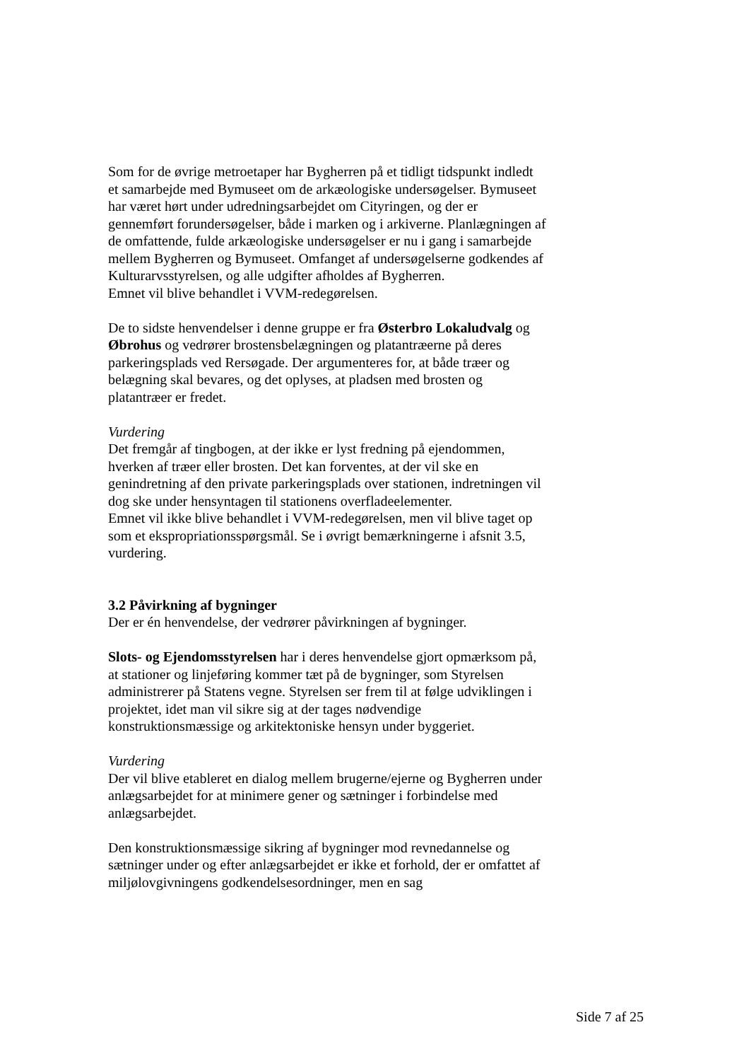Som for de øvrige metroetaper har Bygherren på et tidligt tidspunkt indledt et samarbejde med Bymuseet om de arkæologiske undersøgelser. Bymuseet har været hørt under udredningsarbejdet om Cityringen, og der er gennemført forundersøgelser, både i marken og i arkiverne. Planlægningen af de omfattende, fulde arkæologiske undersøgelser er nu i gang i samarbejde mellem Bygherren og Bymuseet. Omfanget af undersøgelserne godkendes af Kulturarvsstyrelsen, og alle udgifter afholdes af Bygherren.
Emnet vil blive behandlet i VVM-redegørelsen.
De to sidste henvendelser i denne gruppe er fra Østerbro Lokaludvalg og Øbrohus og vedrører brostensbelægningen og platantræerne på deres parkeringsplads ved Rersøgade. Der argumenteres for, at både træer og belægning skal bevares, og det oplyses, at pladsen med brosten og platantræer er fredet.
Vurdering
Det fremgår af tingbogen, at der ikke er lyst fredning på ejendommen, hverken af træer eller brosten. Det kan forventes, at der vil ske en genindretning af den private parkeringsplads over stationen, indretningen vil dog ske under hensyntagen til stationens overfladeelementer.
Emnet vil ikke blive behandlet i VVM-redegørelsen, men vil blive taget op som et ekspropriationsspørgsmål. Se i øvrigt bemærkningerne i afsnit 3.5, vurdering.
3.2 Påvirkning af bygninger
Der er én henvendelse, der vedrører påvirkningen af bygninger.
Slots- og Ejendomsstyrelsen har i deres henvendelse gjort opmærksom på, at stationer og linjeføring kommer tæt på de bygninger, som Styrelsen administrerer på Statens vegne. Styrelsen ser frem til at følge udviklingen i projektet, idet man vil sikre sig at der tages nødvendige konstruktionsmæssige og arkitektoniske hensyn under byggeriet.
Vurdering
Der vil blive etableret en dialog mellem brugerne/ejerne og Bygherren under anlægsarbejdet for at minimere gener og sætninger i forbindelse med anlægsarbejdet.
Den konstruktionsmæssige sikring af bygninger mod revnedannelse og sætninger under og efter anlægsarbejdet er ikke et forhold, der er omfattet af miljølovgivningens godkendelsesordninger, men en sag
Side 7 af 25